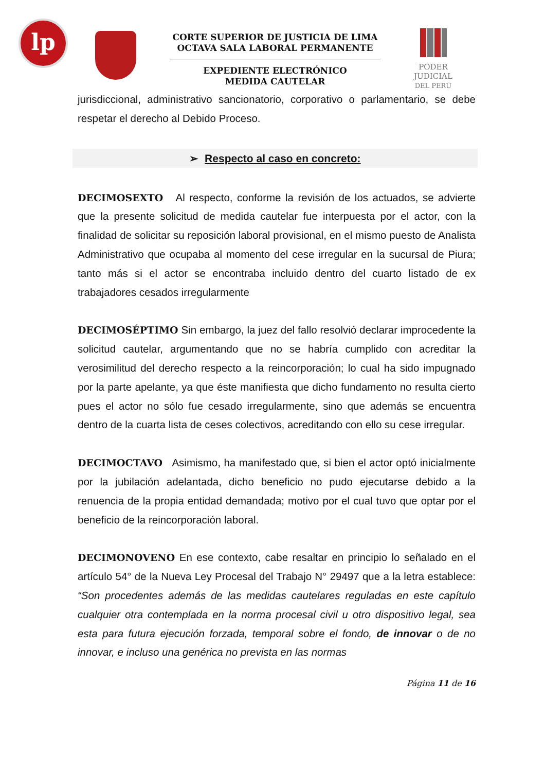lp
CORTE SUPERIOR DE JUSTICIA DE LIMA
OCTAVA SALA LABORAL PERMANENTE
EXPEDIENTE ELECTRÓNICO
MEDIDA CAUTELAR
PODER JUDICIAL
DEL PERÚ
jurisdiccional, administrativo sancionatorio, corporativo o parlamentario, se debe respetar el derecho al Debido Proceso.
➢ Respecto al caso en concreto:
DECIMOSEXTO Al respecto, conforme la revisión de los actuados, se advierte que la presente solicitud de medida cautelar fue interpuesta por el actor, con la finalidad de solicitar su reposición laboral provisional, en el mismo puesto de Analista Administrativo que ocupaba al momento del cese irregular en la sucursal de Piura; tanto más si el actor se encontraba incluido dentro del cuarto listado de ex trabajadores cesados irregularmente
DECIMOSÉPTIMO Sin embargo, la juez del fallo resolvió declarar improcedente la solicitud cautelar, argumentando que no se habría cumplido con acreditar la verosimilitud del derecho respecto a la reincorporación; lo cual ha sido impugnado por la parte apelante, ya que éste manifiesta que dicho fundamento no resulta cierto pues el actor no sólo fue cesado irregularmente, sino que además se encuentra dentro de la cuarta lista de ceses colectivos, acreditando con ello su cese irregular.
DECIMOCTAVO Asimismo, ha manifestado que, si bien el actor optó inicialmente por la jubilación adelantada, dicho beneficio no pudo ejecutarse debido a la renuencia de la propia entidad demandada; motivo por el cual tuvo que optar por el beneficio de la reincorporación laboral.
DECIMONOVENO En ese contexto, cabe resaltar en principio lo señalado en el artículo 54° de la Nueva Ley Procesal del Trabajo N° 29497 que a la letra establece: “Son procedentes además de las medidas cautelares reguladas en este capítulo cualquier otra contemplada en la norma procesal civil u otro dispositivo legal, sea esta para futura ejecución forzada, temporal sobre el fondo, de innovar o de no innovar, e incluso una genérica no prevista en las normas
Página 11 de 16